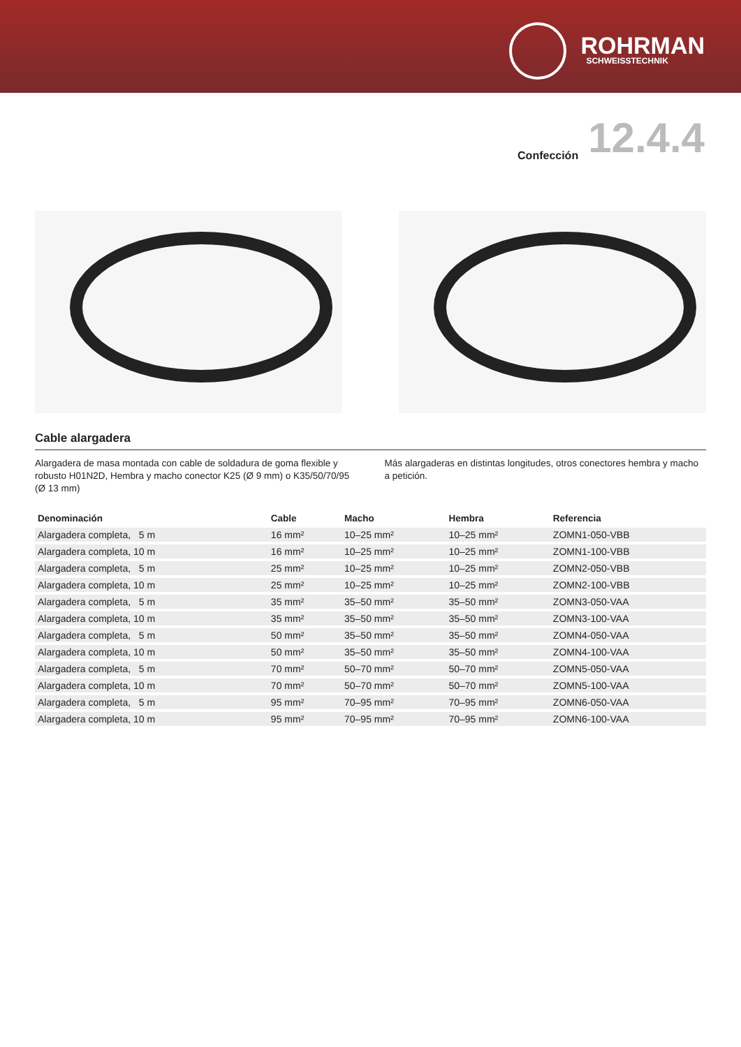ROHRMAN
SCHWEISSTECHNIK
Confección 12.4.4
Cable alargadera
Alargadera de masa montada con cable de soldadura de goma flexible y robusto H01N2D, Hembra y macho conector K25 (Ø 9 mm) o K35/50/70/95 (Ø 13 mm)
Más alargaderas en distintas longitudes, otros conectores hembra y macho a petición.
| Denominación | Cable | Macho | Hembra | Referencia |
| --- | --- | --- | --- | --- |
| Alargadera completa, 5 m | 16 mm² | 10–25 mm² | 10–25 mm² | ZOMN1-050-VBB |
| Alargadera completa, 10 m | 16 mm² | 10–25 mm² | 10–25 mm² | ZOMN1-100-VBB |
| Alargadera completa, 5 m | 25 mm² | 10–25 mm² | 10–25 mm² | ZOMN2-050-VBB |
| Alargadera completa, 10 m | 25 mm² | 10–25 mm² | 10–25 mm² | ZOMN2-100-VBB |
| Alargadera completa, 5 m | 35 mm² | 35–50 mm² | 35–50 mm² | ZOMN3-050-VAA |
| Alargadera completa, 10 m | 35 mm² | 35–50 mm² | 35–50 mm² | ZOMN3-100-VAA |
| Alargadera completa, 5 m | 50 mm² | 35–50 mm² | 35–50 mm² | ZOMN4-050-VAA |
| Alargadera completa, 10 m | 50 mm² | 35–50 mm² | 35–50 mm² | ZOMN4-100-VAA |
| Alargadera completa, 5 m | 70 mm² | 50–70 mm² | 50–70 mm² | ZOMN5-050-VAA |
| Alargadera completa, 10 m | 70 mm² | 50–70 mm² | 50–70 mm² | ZOMN5-100-VAA |
| Alargadera completa, 5 m | 95 mm² | 70–95 mm² | 70–95 mm² | ZOMN6-050-VAA |
| Alargadera completa, 10 m | 95 mm² | 70–95 mm² | 70–95 mm² | ZOMN6-100-VAA |